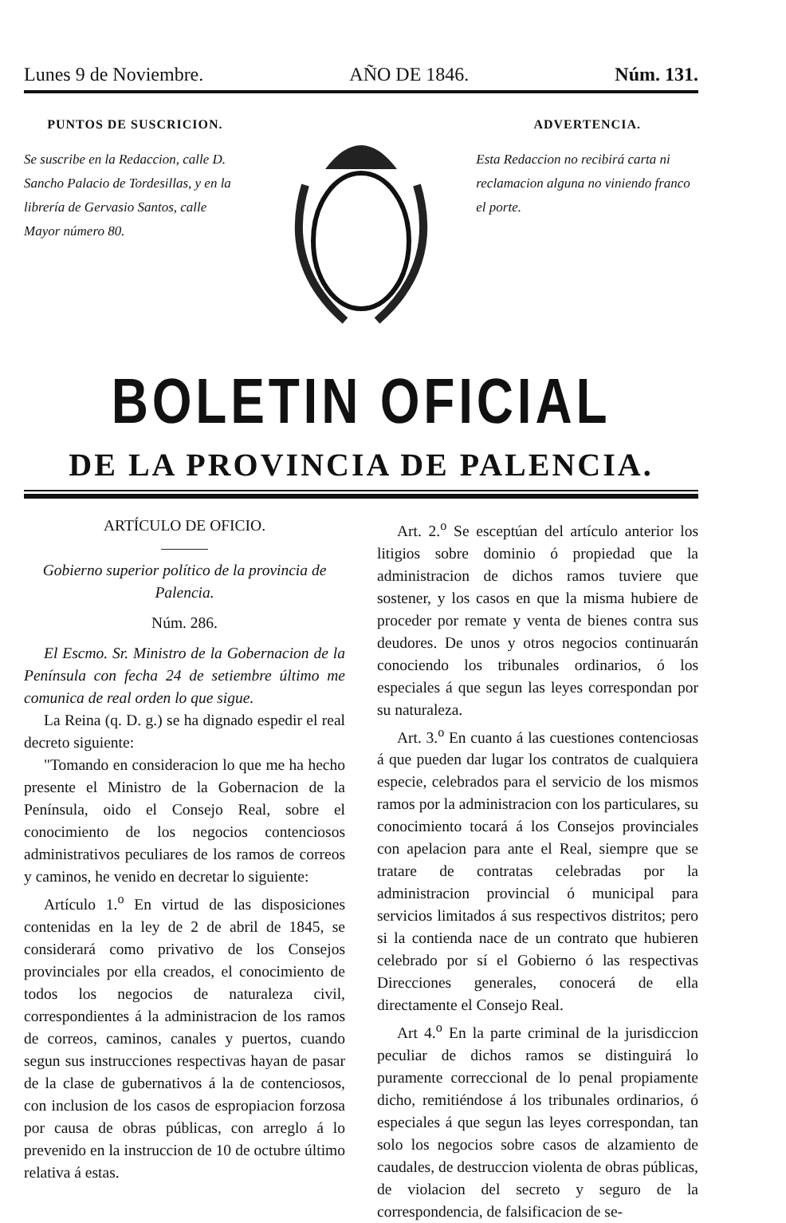Lunes 9 de Noviembre. AÑO DE 1846. Núm. 131.
PUNTOS DE SUSCRICION.
Se suscribe en la Redaccion, calle D. Sancho Palacio de Tordesillas, y en la librería de Gervasio Santos, calle Mayor número 80.
ADVERTENCIA.
Esta Redaccion no recibirá carta ni reclamacion alguna no viniendo franco el porte.
BOLETIN OFICIAL
DE LA PROVINCIA DE PALENCIA.
ARTÍCULO DE OFICIO.
———
Gobierno superior político de la provincia de Palencia.
Núm. 286.
El Escmo. Sr. Ministro de la Gobernacion de la Península con fecha 24 de setiembre último me comunica de real orden lo que sigue.
La Reina (q. D. g.) se ha dignado espedir el real decreto siguiente:
"Tomando en consideracion lo que me ha hecho presente el Ministro de la Gobernacion de la Península, oido el Consejo Real, sobre el conocimiento de los negocios contenciosos administrativos peculiares de los ramos de correos y caminos, he venido en decretar lo siguiente:
Artículo 1.<sup>o</sup> En virtud de las disposiciones contenidas en la ley de 2 de abril de 1845, se considerará como privativo de los Consejos provinciales por ella creados, el conocimiento de todos los negocios de naturaleza civil, correspondientes á la administracion de los ramos de correos, caminos, canales y puertos, cuando segun sus instrucciones respectivas hayan de pasar de la clase de gubernativos á la de contenciosos, con inclusion de los casos de espropiacion forzosa por causa de obras públicas, con arreglo á lo prevenido en la instruccion de 10 de octubre último relativa á estas.
Art. 2.<sup>o</sup> Se esceptúan del artículo anterior los litigios sobre dominio ó propiedad que la administracion de dichos ramos tuviere que sostener, y los casos en que la misma hubiere de proceder por remate y venta de bienes contra sus deudores. De unos y otros negocios continuarán conociendo los tribunales ordinarios, ó los especiales á que segun las leyes correspondan por su naturaleza.
Art. 3.<sup>o</sup> En cuanto á las cuestiones contenciosas á que pueden dar lugar los contratos de cualquiera especie, celebrados para el servicio de los mismos ramos por la administracion con los particulares, su conocimiento tocará á los Consejos provinciales con apelacion para ante el Real, siempre que se tratare de contratas celebradas por la administracion provincial ó municipal para servicios limitados á sus respectivos distritos; pero si la contienda nace de un contrato que hubieren celebrado por sí el Gobierno ó las respectivas Direcciones generales, conocerá de ella directamente el Consejo Real.
Art 4.<sup>o</sup> En la parte criminal de la jurisdiccion peculiar de dichos ramos se distinguirá lo puramente correccional de lo penal propiamente dicho, remitiéndose á los tribunales ordinarios, ó especiales á que segun las leyes correspondan, tan solo los negocios sobre casos de alzamiento de caudales, de destruccion violenta de obras públicas, de violacion del secreto y seguro de la correspondencia, de falsificacion de se-